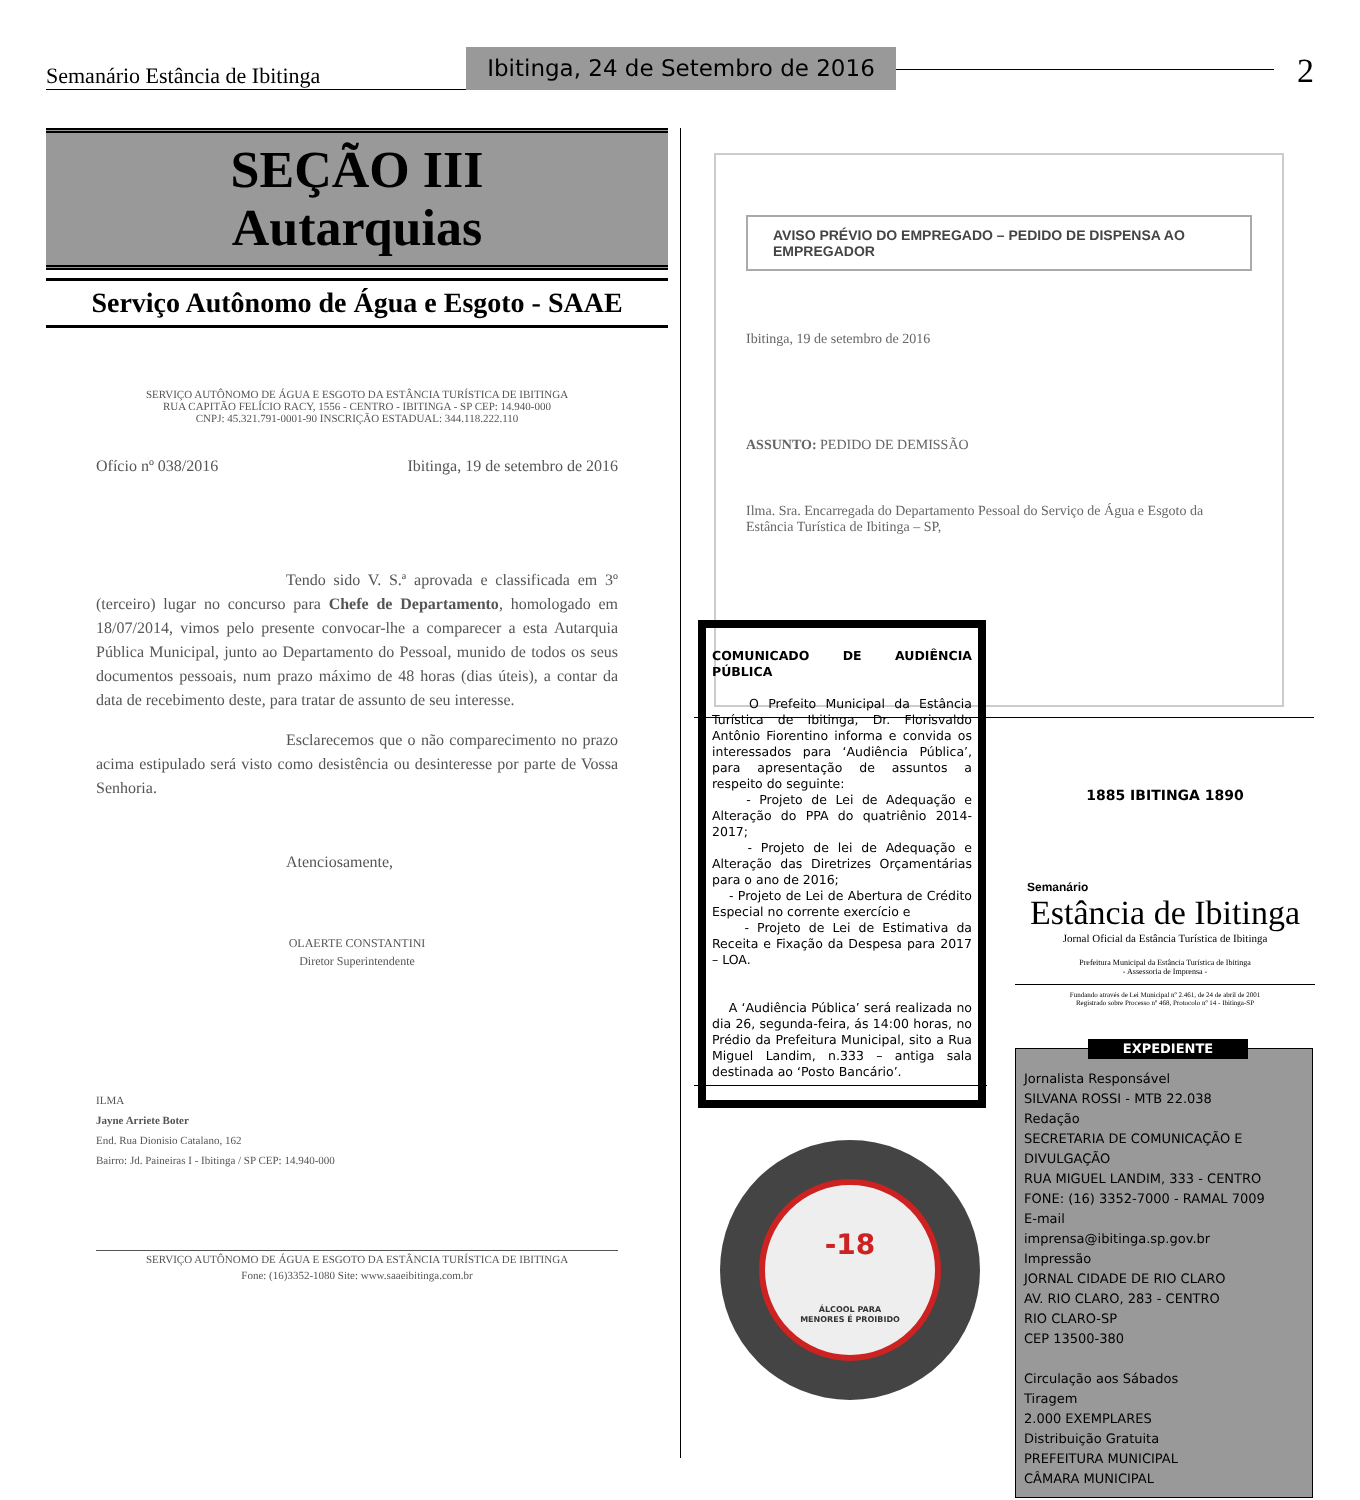Semanário Estância de Ibitinga
Ibitinga, 24 de Setembro de 2016
2
SEÇÃO III
Autarquias
Serviço Autônomo de Água e Esgoto - SAAE
SERVIÇO AUTÔNOMO DE ÁGUA E ESGOTO DA ESTÂNCIA TURÍSTICA DE IBITINGA
RUA CAPITÃO FELÍCIO RACY, 1556 - CENTRO - IBITINGA - SP CEP: 14.940-000
CNPJ: 45.321.791-0001-90 INSCRIÇÃO ESTADUAL: 344.118.222.110
Ofício nº 038/2016 Ibitinga, 19 de setembro de 2016
Tendo sido V. S.ª aprovada e classificada em 3º (terceiro) lugar no concurso para Chefe de Departamento, homologado em 18/07/2014, vimos pelo presente convocar-lhe a comparecer a esta Autarquia Pública Municipal, junto ao Departamento do Pessoal, munido de todos os seus documentos pessoais, num prazo máximo de 48 horas (dias úteis), a contar da data de recebimento deste, para tratar de assunto de seu interesse.
Esclarecemos que o não comparecimento no prazo acima estipulado será visto como desistência ou desinteresse por parte de Vossa Senhoria.
Atenciosamente,
OLAERTE CONSTANTINI
Diretor Superintendente
ILMA
Jayne Arriete Boter
End. Rua Dionisio Catalano, 162
Bairro: Jd. Paineiras I - Ibitinga / SP CEP: 14.940-000
SERVIÇO AUTÔNOMO DE ÁGUA E ESGOTO DA ESTÂNCIA TURÍSTICA DE IBITINGA
Fone: (16)3352-1080 Site: www.saaeibitinga.com.br
AVISO PRÉVIO DO EMPREGADO – PEDIDO DE DISPENSA AO EMPREGADOR
Ibitinga, 19 de setembro de 2016
ASSUNTO: PEDIDO DE DEMISSÃO
Ilma. Sra. Encarregada do Departamento Pessoal do Serviço de Água e Esgoto da Estância Turística de Ibitinga – SP,
COMUNICADO DE AUDIÊNCIA PÚBLICA
O Prefeito Municipal da Estância Turística de Ibitinga, Dr. Florisvaldo Antônio Fiorentino informa e convida os interessados para ‘Audiência Pública’, para apresentação de assuntos a respeito do seguinte:
- Projeto de Lei de Adequação e Alteração do PPA do quatriênio 2014-2017;
- Projeto de lei de Adequação e Alteração das Diretrizes Orçamentárias para o ano de 2016;
- Projeto de Lei de Abertura de Crédito Especial no corrente exercício e
- Projeto de Lei de Estimativa da Receita e Fixação da Despesa para 2017 – LOA.
A ‘Audiência Pública’ será realizada no dia 26, segunda-feira, ás 14:00 horas, no Prédio da Prefeitura Municipal, sito a Rua Miguel Landim, n.333 – antiga sala destinada ao ‘Posto Bancário’.
-18
ÁLCOOL PARA
MENORES É PROIBIDO
1885 IBITINGA 1890
Semanário
Estância de Ibitinga
Jornal Oficial da Estância Turística de Ibitinga
Prefeitura Municipal da Estância Turística de Ibitinga
- Assessoria de Imprensa -
Fundando através de Lei Municipal nº 2.461, de 24 de abril de 2001
Registrado sobre Processo nº 468, Protocolo nº 14 - Ibitinga-SP
EXPEDIENTE
Jornalista Responsável
SILVANA ROSSI - MTB 22.038
Redação
SECRETARIA DE COMUNICAÇÃO E DIVULGAÇÃO
RUA MIGUEL LANDIM, 333 - CENTRO
FONE: (16) 3352-7000 - RAMAL 7009
E-mail
imprensa@ibitinga.sp.gov.br
Impressão
JORNAL CIDADE DE RIO CLARO
AV. RIO CLARO, 283 - CENTRO
RIO CLARO-SP
CEP 13500-380
Circulação aos Sábados
Tiragem
2.000 EXEMPLARES
Distribuição Gratuita
PREFEITURA MUNICIPAL
CÂMARA MUNICIPAL